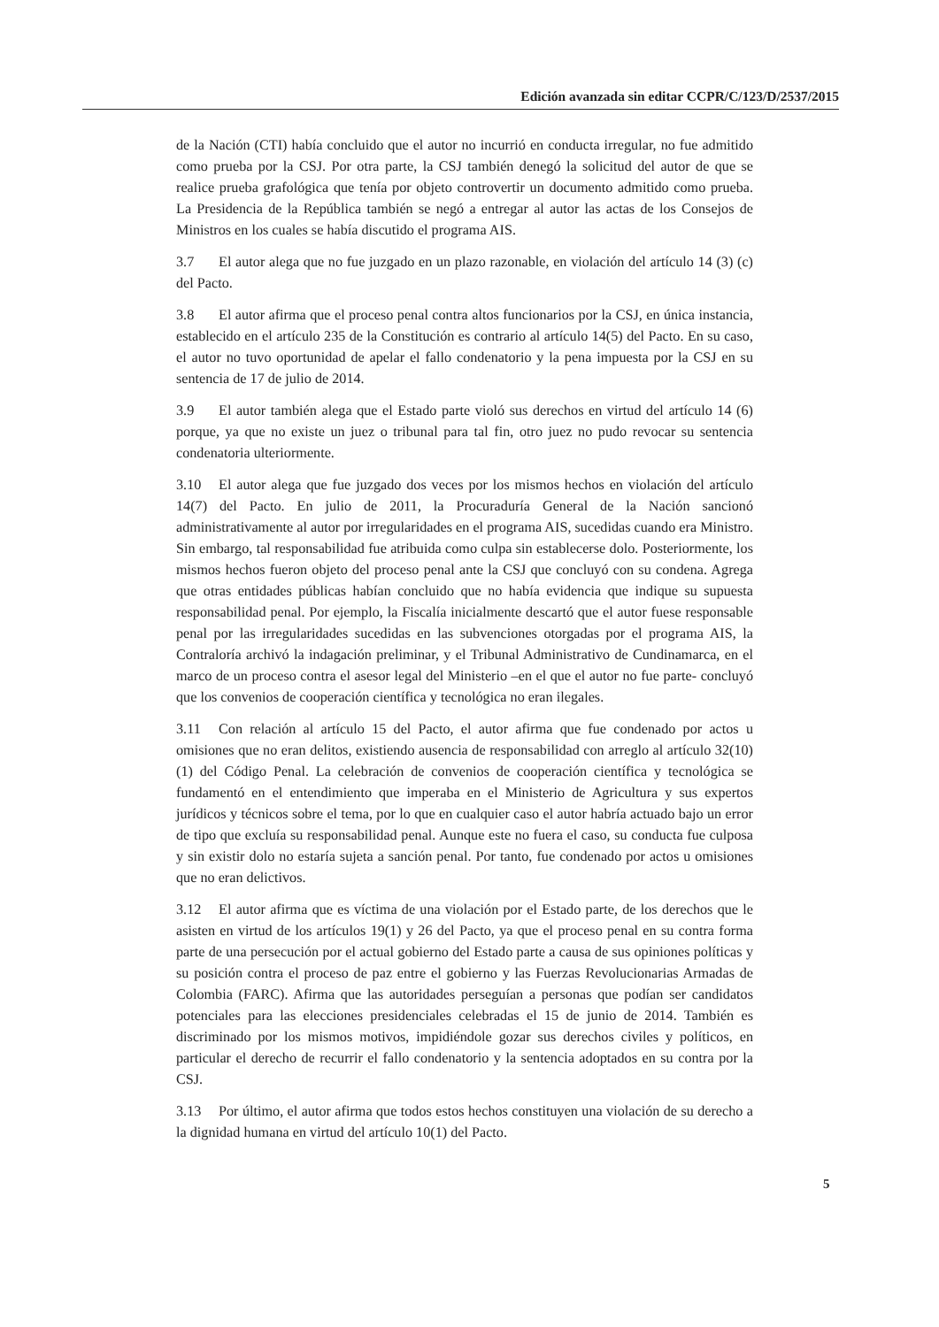Edición avanzada sin editar CCPR/C/123/D/2537/2015
de la Nación (CTI) había concluido que el autor no incurrió en conducta irregular, no fue admitido como prueba por la CSJ. Por otra parte, la CSJ también denegó la solicitud del autor de que se realice prueba grafológica que tenía por objeto controvertir un documento admitido como prueba. La Presidencia de la República también se negó a entregar al autor las actas de los Consejos de Ministros en los cuales se había discutido el programa AIS.
3.7 El autor alega que no fue juzgado en un plazo razonable, en violación del artículo 14 (3) (c) del Pacto.
3.8 El autor afirma que el proceso penal contra altos funcionarios por la CSJ, en única instancia, establecido en el artículo 235 de la Constitución es contrario al artículo 14(5) del Pacto. En su caso, el autor no tuvo oportunidad de apelar el fallo condenatorio y la pena impuesta por la CSJ en su sentencia de 17 de julio de 2014.
3.9 El autor también alega que el Estado parte violó sus derechos en virtud del artículo 14 (6) porque, ya que no existe un juez o tribunal para tal fin, otro juez no pudo revocar su sentencia condenatoria ulteriormente.
3.10 El autor alega que fue juzgado dos veces por los mismos hechos en violación del artículo 14(7) del Pacto. En julio de 2011, la Procuraduría General de la Nación sancionó administrativamente al autor por irregularidades en el programa AIS, sucedidas cuando era Ministro. Sin embargo, tal responsabilidad fue atribuida como culpa sin establecerse dolo. Posteriormente, los mismos hechos fueron objeto del proceso penal ante la CSJ que concluyó con su condena. Agrega que otras entidades públicas habían concluido que no había evidencia que indique su supuesta responsabilidad penal. Por ejemplo, la Fiscalía inicialmente descartó que el autor fuese responsable penal por las irregularidades sucedidas en las subvenciones otorgadas por el programa AIS, la Contraloría archivó la indagación preliminar, y el Tribunal Administrativo de Cundinamarca, en el marco de un proceso contra el asesor legal del Ministerio –en el que el autor no fue parte- concluyó que los convenios de cooperación científica y tecnológica no eran ilegales.
3.11 Con relación al artículo 15 del Pacto, el autor afirma que fue condenado por actos u omisiones que no eran delitos, existiendo ausencia de responsabilidad con arreglo al artículo 32(10)(1) del Código Penal. La celebración de convenios de cooperación científica y tecnológica se fundamentó en el entendimiento que imperaba en el Ministerio de Agricultura y sus expertos jurídicos y técnicos sobre el tema, por lo que en cualquier caso el autor habría actuado bajo un error de tipo que excluía su responsabilidad penal. Aunque este no fuera el caso, su conducta fue culposa y sin existir dolo no estaría sujeta a sanción penal. Por tanto, fue condenado por actos u omisiones que no eran delictivos.
3.12 El autor afirma que es víctima de una violación por el Estado parte, de los derechos que le asisten en virtud de los artículos 19(1) y 26 del Pacto, ya que el proceso penal en su contra forma parte de una persecución por el actual gobierno del Estado parte a causa de sus opiniones políticas y su posición contra el proceso de paz entre el gobierno y las Fuerzas Revolucionarias Armadas de Colombia (FARC). Afirma que las autoridades perseguían a personas que podían ser candidatos potenciales para las elecciones presidenciales celebradas el 15 de junio de 2014. También es discriminado por los mismos motivos, impidiéndole gozar sus derechos civiles y políticos, en particular el derecho de recurrir el fallo condenatorio y la sentencia adoptados en su contra por la CSJ.
3.13 Por último, el autor afirma que todos estos hechos constituyen una violación de su derecho a la dignidad humana en virtud del artículo 10(1) del Pacto.
5